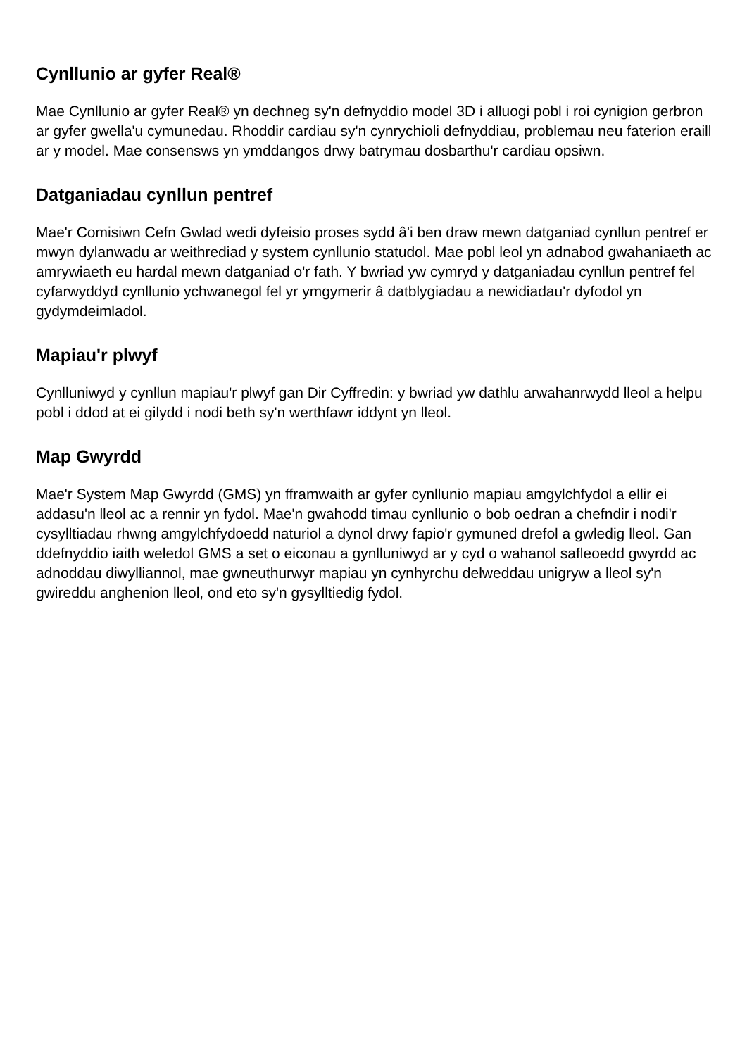Cynllunio ar gyfer Real®
Mae Cynllunio ar gyfer Real® yn dechneg sy'n defnyddio model 3D i alluogi pobl i roi cynigion gerbron ar gyfer gwella'u cymunedau. Rhoddir cardiau sy'n cynrychioli defnyddiau, problemau neu faterion eraill ar y model. Mae consensws yn ymddangos drwy batrymau dosbarthu'r cardiau opsiwn.
Datganiadau cynllun pentref
Mae'r Comisiwn Cefn Gwlad wedi dyfeisio proses sydd â'i ben draw mewn datganiad cynllun pentref er mwyn dylanwadu ar weithrediad y system cynllunio statudol. Mae pobl leol yn adnabod gwahaniaeth ac amrywiaeth eu hardal mewn datganiad o'r fath. Y bwriad yw cymryd y datganiadau cynllun pentref fel cyfarwyddyd cynllunio ychwanegol fel yr ymgymerir â datblygiadau a newidiadau'r dyfodol yn gydymdeimladol.
Mapiau'r plwyf
Cynlluniwyd y cynllun mapiau'r plwyf gan Dir Cyffredin: y bwriad yw dathlu arwahanrwydd lleol a helpu pobl i ddod at ei gilydd i nodi beth sy'n werthfawr iddynt yn lleol.
Map Gwyrdd
Mae'r System Map Gwyrdd (GMS) yn fframwaith ar gyfer cynllunio mapiau amgylchfydol a ellir ei addasu'n lleol ac a rennir yn fydol. Mae'n gwahodd timau cynllunio o bob oedran a chefndir i nodi'r cysylltiadau rhwng amgylchfydoedd naturiol a dynol drwy fapio'r gymuned drefol a gwledig lleol. Gan ddefnyddio iaith weledol GMS a set o eiconau a gynlluniwyd ar y cyd o wahanol safleoedd gwyrdd ac adnoddau diwylliannol, mae gwneuthurwyr mapiau yn cynhyrchu delweddau unigryw a lleol sy'n gwireddu anghenion lleol, ond eto sy'n gysylltiedig fydol.